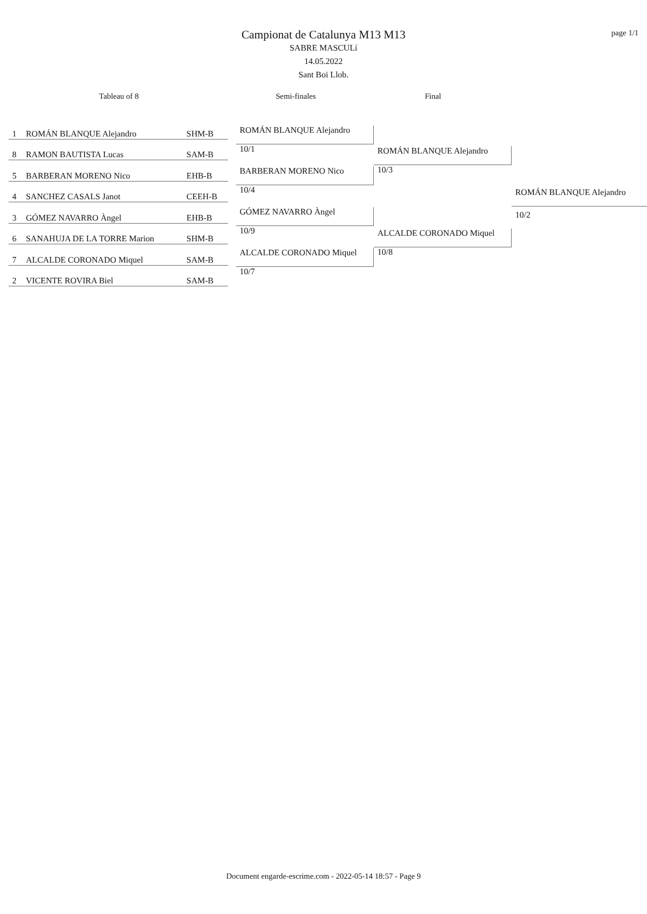page 1/1
Campionat de Catalunya M13 M13
SABRE MASCULí
14.05.2022
Sant Boi Llob.
Tableau of 8 Semi-finales Final
| 1 | ROMÁN BLANQUE Alejandro | SHM-B |
| 8 | RAMON BAUTISTA Lucas | SAM-B |
| 5 | BARBERAN MORENO Nico | EHB-B |
| 4 | SANCHEZ CASALS Janot | CEEH-B |
| 3 | GÓMEZ NAVARRO Àngel | EHB-B |
| 6 | SANAHUJA DE LA TORRE Marion | SHM-B |
| 7 | ALCALDE CORONADO Miquel | SAM-B |
| 2 | VICENTE ROVIRA Biel | SAM-B |
ROMÁN BLANQUE Alejandro
10/1
BARBERAN MORENO Nico
10/4
GÓMEZ NAVARRO Àngel
10/9
ALCALDE CORONADO Miquel
10/7
ROMÁN BLANQUE Alejandro
10/3
ALCALDE CORONADO Miquel
10/8
ROMÁN BLANQUE Alejandro
10/2
Document engarde-escrime.com - 2022-05-14 18:57 - Page 9